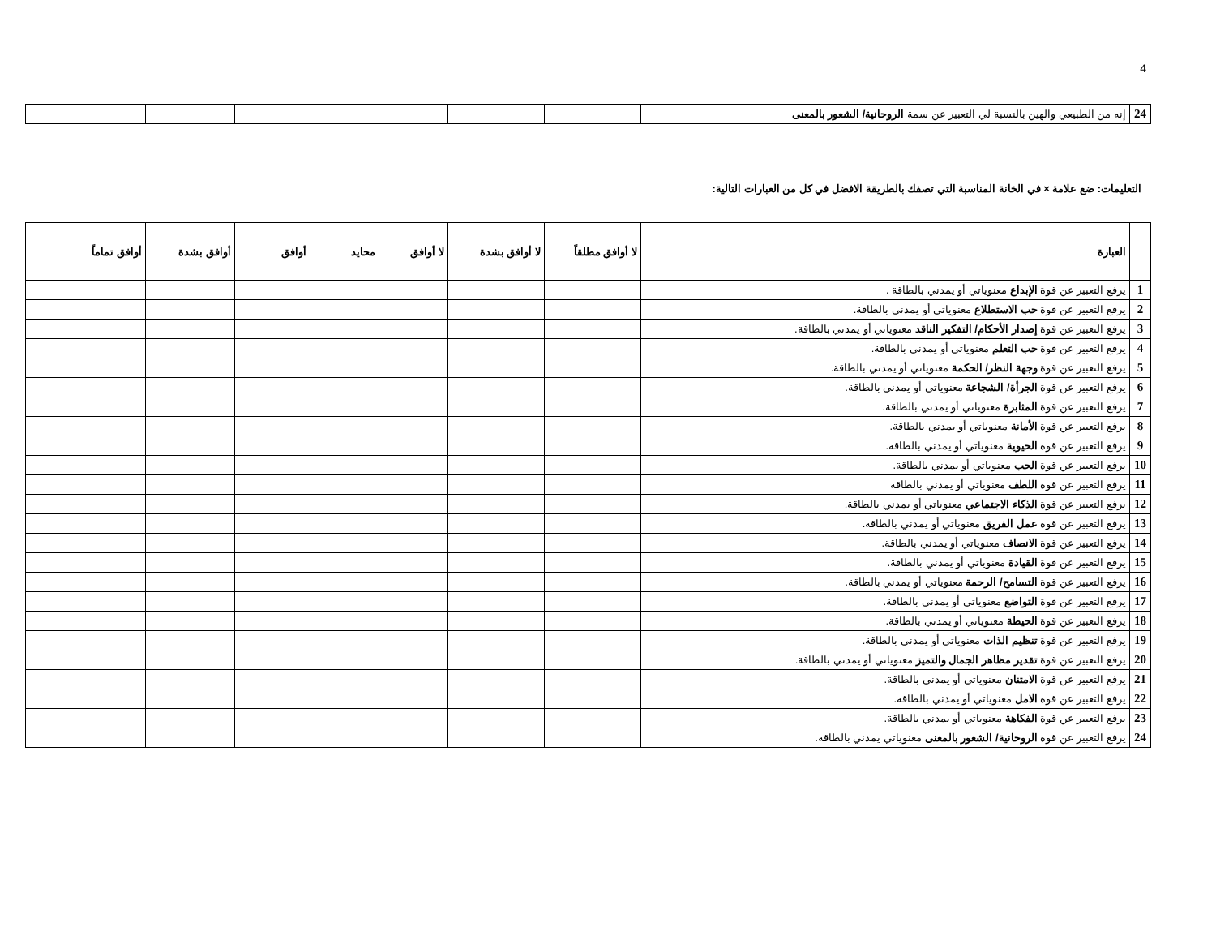4
| 24 | إنه من الطبيعي والهين بالنسبة لي التعبير عن سمة الروحانية/ الشعور بالمعنى | | | | | | | |
التعليمات: ضع علامة × في الخانة المناسبة التي تصفك بالطريقة الافضل في كل من العبارات التالية:
| | العبارة | لا أوافق مطلقاً | لا أوافق بشدة | لا أوافق | محايد | أوافق | أوافق بشدة | أوافق تماماً |
| --- | --- | --- | --- | --- | --- | --- | --- | --- |
| 1 | يرفع التعبير عن قوة الإبداع معنوياتي أو يمدني بالطاقة . | | | | | | | |
| 2 | يرفع التعبير عن قوة حب الاستطلاع معنوياتي أو يمدني بالطاقة. | | | | | | | |
| 3 | يرفع التعبير عن قوة إصدار الأحكام/ التفكير الناقد معنوياتي أو يمدني بالطاقة. | | | | | | | |
| 4 | يرفع التعبير عن قوة حب التعلم معنوياتي أو يمدني بالطاقة. | | | | | | | |
| 5 | يرفع التعبير عن قوة وجهة النظر/ الحكمة معنوياتي أو يمدني بالطاقة. | | | | | | | |
| 6 | يرفع التعبير عن قوة الجرأة/ الشجاعة معنوياتي أو يمدني بالطاقة. | | | | | | | |
| 7 | يرفع التعبير عن قوة المثابرة معنوياتي أو يمدني بالطاقة. | | | | | | | |
| 8 | يرفع التعبير عن قوة الأمانة معنوياتي أو يمدني بالطاقة. | | | | | | | |
| 9 | يرفع التعبير عن قوة الحيوية معنوياتي أو يمدني بالطاقة. | | | | | | | |
| 10 | يرفع التعبير عن قوة الحب معنوياتي أو يمدني بالطاقة. | | | | | | | |
| 11 | يرفع التعبير عن قوة اللطف معنوياتي أو يمدني بالطاقة | | | | | | | |
| 12 | يرفع التعبير عن قوة الذكاء الاجتماعي معنوياتي أو يمدني بالطاقة. | | | | | | | |
| 13 | يرفع التعبير عن قوة عمل الفريق معنوياتي أو يمدني بالطاقة. | | | | | | | |
| 14 | يرفع التعبير عن قوة الانصاف معنوياتي أو يمدني بالطاقة. | | | | | | | |
| 15 | يرفع التعبير عن قوة القيادة معنوياتي أو يمدني بالطاقة. | | | | | | | |
| 16 | يرفع التعبير عن قوة التسامح/ الرحمة معنوياتي أو يمدني بالطاقة. | | | | | | | |
| 17 | يرفع التعبير عن قوة التواضع معنوياتي أو يمدني بالطاقة. | | | | | | | |
| 18 | يرفع التعبير عن قوة الحيطة معنوياتي أو يمدني بالطاقة. | | | | | | | |
| 19 | يرفع التعبير عن قوة تنظيم الذات معنوياتي أو يمدني بالطاقة. | | | | | | | |
| 20 | يرفع التعبير عن قوة تقدير مظاهر الجمال والتميز معنوياتي أو يمدني بالطاقة. | | | | | | | |
| 21 | يرفع التعبير عن قوة الامتنان معنوياتي أو يمدني بالطاقة. | | | | | | | |
| 22 | يرفع التعبير عن قوة الامل معنوياتي أو يمدني بالطاقة. | | | | | | | |
| 23 | يرفع التعبير عن قوة الفكاهة معنوياتي أو يمدني بالطاقة. | | | | | | | |
| 24 | يرفع التعبير عن قوة الروحانية/ الشعور بالمعنى معنوياتي يمدني بالطاقة. | | | | | | | |